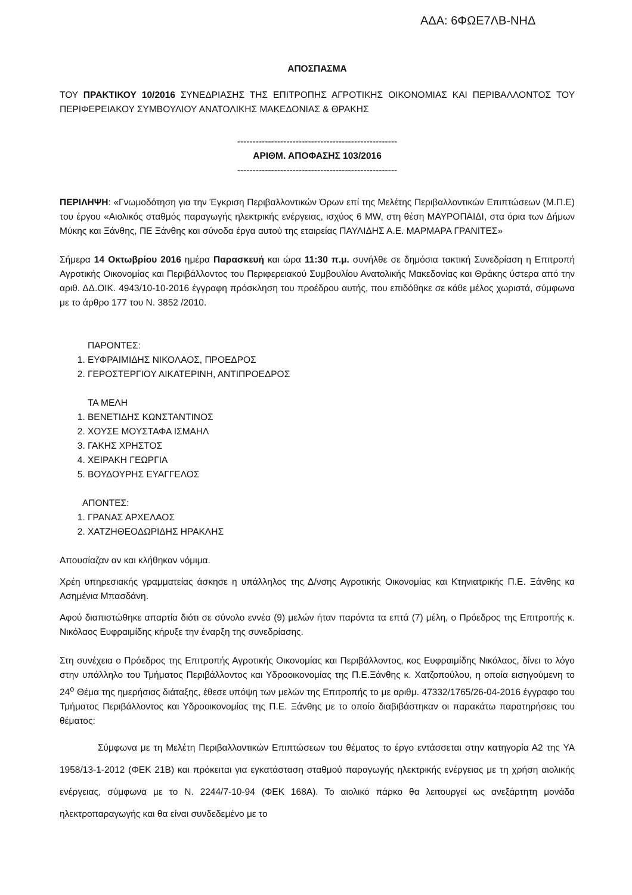ΑΔΑ: 6ΦΩΕ7ΛΒ-ΝΗΔ
ΑΠΟΣΠΑΣΜΑ
ΤΟΥ ΠΡΑΚΤΙΚΟΥ 10/2016 ΣΥΝΕΔΡΙΑΣΗΣ ΤΗΣ ΕΠΙΤΡΟΠΗΣ ΑΓΡΟΤΙΚΗΣ ΟΙΚΟΝΟΜΙΑΣ ΚΑΙ ΠΕΡΙΒΑΛΛΟΝΤΟΣ ΤΟΥ ΠΕΡΙΦΕΡΕΙΑΚΟΥ ΣΥΜΒΟΥΛΙΟΥ ΑΝΑΤΟΛΙΚΗΣ ΜΑΚΕΔΟΝΙΑΣ & ΘΡΑΚΗΣ
----------------------------------------------------
ΑΡΙΘΜ. ΑΠΟΦΑΣΗΣ 103/2016
----------------------------------------------------
ΠΕΡΙΛΗΨΗ: «Γνωμοδότηση για την Έγκριση Περιβαλλοντικών Όρων επί της Μελέτης Περιβαλλοντικών Επιπτώσεων (Μ.Π.Ε) του έργου «Αιολικός σταθμός παραγωγής ηλεκτρικής ενέργειας, ισχύος 6 MW, στη θέση ΜΑΥΡΟΠΑΙΔΙ, στα όρια των Δήμων Μύκης και Ξάνθης, ΠΕ Ξάνθης και σύνοδα έργα αυτού της εταιρείας ΠΑΥΛΙΔΗΣ Α.Ε. ΜΑΡΜΑΡΑ ΓΡΑΝΙΤΕΣ»
Σήμερα 14 Οκτωβρίου 2016 ημέρα Παρασκευή και ώρα 11:30 π.μ. συνήλθε σε δημόσια τακτική Συνεδρίαση η Επιτροπή Αγροτικής Οικονομίας και Περιβάλλοντος του Περιφερειακού Συμβουλίου Ανατολικής Μακεδονίας και Θράκης ύστερα από την αριθ. ΔΔ.ΟΙΚ. 4943/10-10-2016 έγγραφη πρόσκληση του προέδρου αυτής, που επιδόθηκε σε κάθε μέλος χωριστά, σύμφωνα με το άρθρο 177 του Ν. 3852 /2010.
ΠΑΡΟΝΤΕΣ:
1. ΕΥΦΡΑΙΜΙΔΗΣ ΝΙΚΟΛΑΟΣ, ΠΡΟΕΔΡΟΣ
2. ΓΕΡΟΣΤΕΡΓΙΟΥ ΑΙΚΑΤΕΡΙΝΗ, ΑΝΤΙΠΡΟΕΔΡΟΣ
ΤΑ ΜΕΛΗ
1. ΒΕΝΕΤΙΔΗΣ ΚΩΝΣΤΑΝΤΙΝΟΣ
2. ΧΟΥΣΕ ΜΟΥΣΤΑΦΑ ΙΣΜΑΗΛ
3. ΓΑΚΗΣ ΧΡΗΣΤΟΣ
4. ΧΕΙΡΑΚΗ ΓΕΩΡΓΙΑ
5. ΒΟΥΔΟΥΡΗΣ ΕΥΑΓΓΕΛΟΣ
ΑΠΟΝΤΕΣ:
1. ΓΡΑΝΑΣ ΑΡΧΕΛΑΟΣ
2. ΧΑΤΖΗΘΕΟΔΩΡΙΔΗΣ ΗΡΑΚΛΗΣ
Απουσίαζαν αν και κλήθηκαν νόμιμα.
Χρέη υπηρεσιακής γραμματείας άσκησε η υπάλληλος της Δ/νσης Αγροτικής Οικονομίας και Κτηνιατρικής Π.Ε. Ξάνθης κα Ασημένια Μπασδάνη.
Αφού διαπιστώθηκε απαρτία διότι σε σύνολο εννέα (9) μελών ήταν παρόντα τα επτά (7) μέλη, ο Πρόεδρος της Επιτροπής κ. Νικόλαος Ευφραιμίδης κήρυξε την έναρξη της συνεδρίασης.
Στη συνέχεια ο Πρόεδρος της Επιτροπής Αγροτικής Οικονομίας και Περιβάλλοντος, κος Ευφραιμίδης Νικόλαος, δίνει το λόγο στην υπάλληλο του Τμήματος Περιβάλλοντος και Υδροοικονομίας της Π.Ε.Ξάνθης κ. Χατζοπούλου, η οποία εισηγούμενη το 24<sup>ο</sup> Θέμα της ημερήσιας διάταξης, έθεσε υπόψη των μελών της Επιτροπής το με αριθμ. 47332/1765/26-04-2016 έγγραφο του Τμήματος Περιβάλλοντος και Υδροοικονομίας της Π.Ε. Ξάνθης με το οποίο διαβιβάστηκαν οι παρακάτω παρατηρήσεις του θέματος:
Σύμφωνα με τη Μελέτη Περιβαλλοντικών Επιπτώσεων του θέματος το έργο εντάσσεται στην κατηγορία Α2 της ΥΑ 1958/13-1-2012 (ΦΕΚ 21Β) και πρόκειται για εγκατάσταση σταθμού παραγωγής ηλεκτρικής ενέργειας με τη χρήση αιολικής ενέργειας, σύμφωνα με το Ν. 2244/7-10-94 (ΦΕΚ 168Α). Το αιολικό πάρκο θα λειτουργεί ως ανεξάρτητη μονάδα ηλεκτροπαραγωγής και θα είναι συνδεδεμένο με το